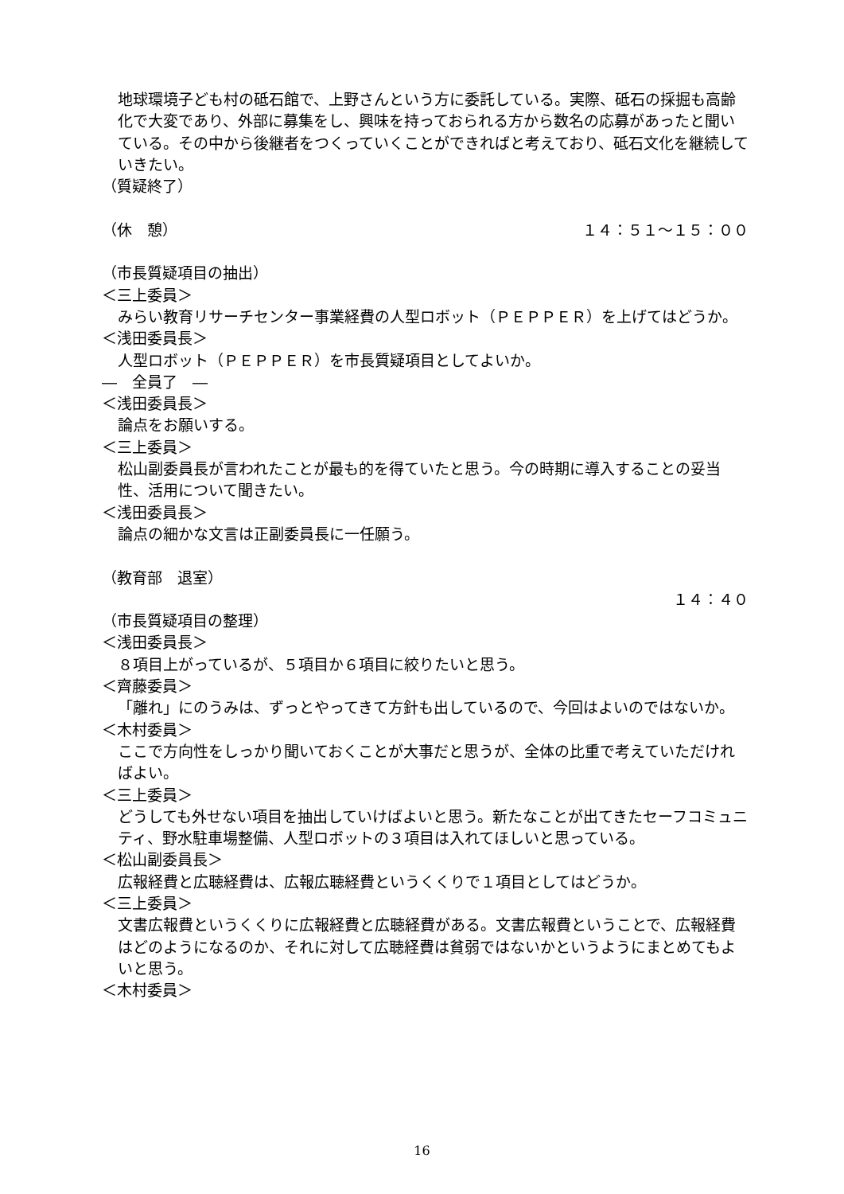地球環境子ども村の砥石館で、上野さんという方に委託している。実際、砥石の採掘も高齢化で大変であり、外部に募集をし、興味を持っておられる方から数名の応募があったと聞いている。その中から後継者をつくっていくことができればと考えており、砥石文化を継続していきたい。
（質疑終了）
（休　憩） １４：５１～１５：００
（市長質疑項目の抽出）
＜三上委員＞
みらい教育リサーチセンター事業経費の人型ロボット（ＰＥＰＰＥＲ）を上げてはどうか。
＜浅田委員長＞
人型ロボット（ＰＥＰＰＥＲ）を市長質疑項目としてよいか。
―　全員了　―
＜浅田委員長＞
論点をお願いする。
＜三上委員＞
松山副委員長が言われたことが最も的を得ていたと思う。今の時期に導入することの妥当性、活用について聞きたい。
＜浅田委員長＞
論点の細かな文言は正副委員長に一任願う。
（教育部　退室）
１４：４０
（市長質疑項目の整理）
＜浅田委員長＞
８項目上がっているが、５項目か６項目に絞りたいと思う。
＜齊藤委員＞
「離れ」にのうみは、ずっとやってきて方針も出しているので、今回はよいのではないか。
＜木村委員＞
ここで方向性をしっかり聞いておくことが大事だと思うが、全体の比重で考えていただければよい。
＜三上委員＞
どうしても外せない項目を抽出していけばよいと思う。新たなことが出てきたセーフコミュニティ、野水駐車場整備、人型ロボットの３項目は入れてほしいと思っている。
＜松山副委員長＞
広報経費と広聴経費は、広報広聴経費というくくりで１項目としてはどうか。
＜三上委員＞
文書広報費というくくりに広報経費と広聴経費がある。文書広報費ということで、広報経費はどのようになるのか、それに対して広聴経費は貧弱ではないかというようにまとめてもよいと思う。
＜木村委員＞
16